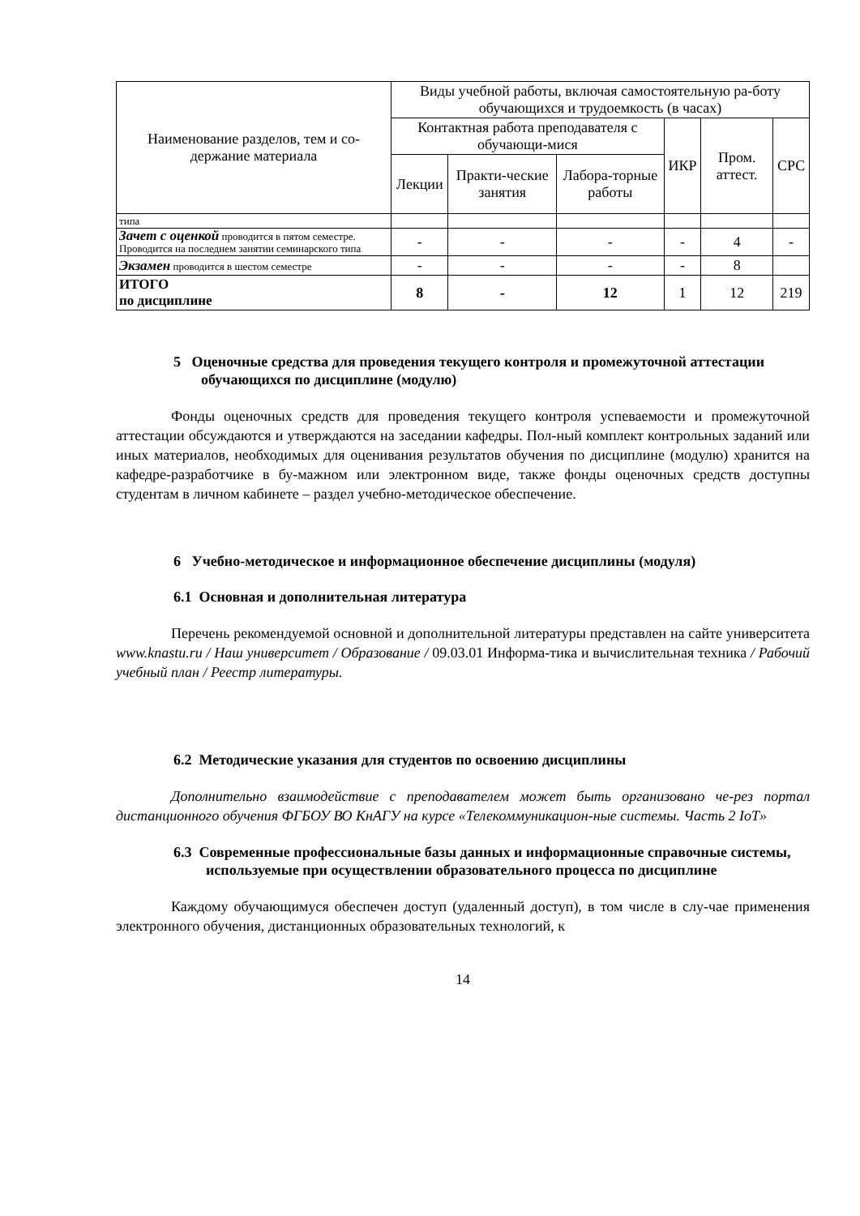| Наименование разделов, тем и со-держание материала | Виды учебной работы, включая самостоятельную ра-боту обучающихся и трудоемкость (в часах) | | | | | |
| --- | --- | --- | --- | --- | --- | --- |
| | Контактная работа преподавателя с обучающи-мися | | | ИКР | Пром. аттест. | СРС |
| | Лекции | Практи-ческие занятия | Лабора-торные работы | | | |
| типа | | | | | | |
| Зачет с оценкой проводится в пятом семестре. Проводится на последнем занятии семинарского типа | - | - | - | - | 4 | - |
| Экзамен проводится в шестом семестре | - | - | - | - | 8 | |
| ИТОГО по дисциплине | 8 | - | 12 | 1 | 12 | 219 |
5 Оценочные средства для проведения текущего контроля и промежуточной аттестации обучающихся по дисциплине (модулю)
Фонды оценочных средств для проведения текущего контроля успеваемости и промежуточной аттестации обсуждаются и утверждаются на заседании кафедры. Пол-ный комплект контрольных заданий или иных материалов, необходимых для оценивания результатов обучения по дисциплине (модулю) хранится на кафедре-разработчике в бу-мажном или электронном виде, также фонды оценочных средств доступны студентам в личном кабинете – раздел учебно-методическое обеспечение.
6 Учебно-методическое и информационное обеспечение дисциплины (модуля)
6.1 Основная и дополнительная литература
Перечень рекомендуемой основной и дополнительной литературы представлен на сайте университета www.knastu.ru / Наш университет / Образование / 09.03.01 Информа-тика и вычислительная техника / Рабочий учебный план / Реестр литературы.
6.2 Методические указания для студентов по освоению дисциплины
Дополнительно взаимодействие с преподавателем может быть организовано че-рез портал дистанционного обучения ФГБОУ ВО КнАГУ на курсе «Телекоммуникацион-ные системы. Часть 2 IoT»
6.3 Современные профессиональные базы данных и информационные справочные системы, используемые при осуществлении образовательного процесса по дисциплине
Каждому обучающимуся обеспечен доступ (удаленный доступ), в том числе в слу-чае применения электронного обучения, дистанционных образовательных технологий, к
14